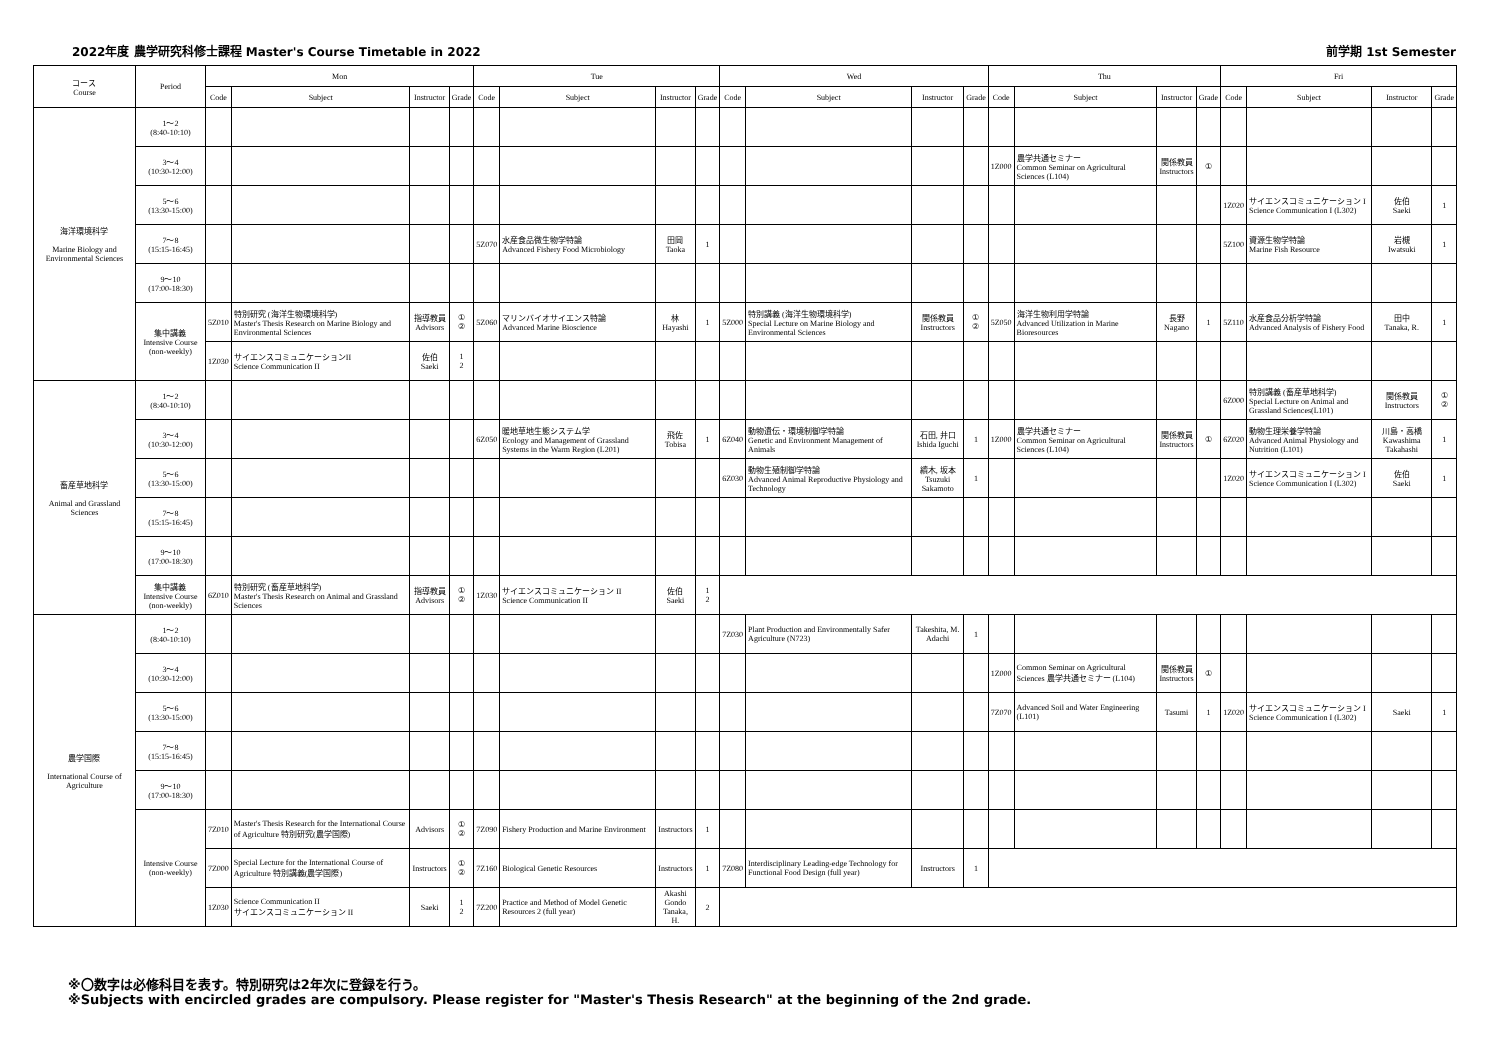2022年度 農学研究科修士課程 Master's Course Timetable in 2022 前学期 1st Semester
| コース Course | Period | Mon | | | | Tue | | | | Wed | | | | Thu | | | | Fri | | | |
| --- | --- | --- | --- | --- | --- | --- | --- | --- | --- | --- | --- | --- | --- | --- | --- | --- | --- | --- | --- | --- | --- |
| | | Code | Subject | Instructor | Grade | Code | Subject | Instructor | Grade | Code | Subject | Instructor | Grade | Code | Subject | Instructor | Grade | Code | Subject | Instructor | Grade |
| 海洋環境科学 Marine Biology and Environmental Sciences | 1～2 (8:40-10:10) | | | | | | | | | | | | | | | | | | | | |
| | 3～4 (10:30-12:00) | | | | | | | | | | | | | 1Z000 | 農学共通セミナー Common Seminar on Agricultural Sciences (L104) | 関係教員 Instructors | ① | | | | |
| | 5～6 (13:30-15:00) | | | | | | | | | | | | | | | | | 1Z020 | サイエンスコミュニケーション I Science Communication I (L302) | 佐伯 Saeki | 1 |
| | 7～8 (15:15-16:45) | | | | | 5Z070 | 水産食品微生物学特論 Advanced Fishery Food Microbiology | 田岡 Taoka | 1 | | | | | | | | | 5Z100 | 資源生物学特論 Marine Fish Resource | 岩槻 Iwatsuki | 1 |
| | 9～10 (17:00-18:30) | | | | | | | | | | | | | | | | | | | | |
| | 集中講義 Intensive Course (non-weekly) | 5Z010 | 特別研究 (海洋生物環境科学) Master's Thesis Research on Marine Biology and Environmental Sciences | 指導教員 Advisors | ① ② | 5Z060 | マリンバイオサイエンス特論 Advanced Marine Bioscience | 林 Hayashi | 1 | 5Z000 | 特別講義 (海洋生物環境科学) Special Lecture on Marine Biology and Environmental Sciences | 関係教員 Instructors | ① ② | 5Z050 | 海洋生物利用学特論 Advanced Utilization in Marine Bioresources | 長野 Nagano | 1 | 5Z110 | 水産食品分析学特論 Advanced Analysis of Fishery Food | 田中 Tanaka, R. | 1 |
| | | 1Z030 | サイエンスコミュニケーションII Science Communication II | 佐伯 Saeki | 1 2 | | | | | | | | | | | | | | | | |
| 畜産草地科学 Animal and Grassland Sciences | 1～2 (8:40-10:10) | | | | | | | | | | | | | | | | | 6Z000 | 特別講義 (畜産草地科学) Special Lecture on Animal and Grassland Sciences(L101) | 関係教員 Instructors | ① ② |
| | 3～4 (10:30-12:00) | | | | | 6Z050 | 暖地草地生態システム学 Ecology and Management of Grassland Systems in the Warm Region (L201) | 飛佐 Tobisa | 1 | 6Z040 | 動物遺伝・環境制御学特論 Genetic and Environment Management of Animals | 石田, 井口 Ishida Iguchi | 1 | 1Z000 | 農学共通セミナー Common Seminar on Agricultural Sciences (L104) | 関係教員 Instructors | ① | 6Z020 | 動物生理栄養学特論 Advanced Animal Physiology and Nutrition (L101) | 川島・高橋 Kawashima Takahashi | 1 |
| | 5～6 (13:30-15:00) | | | | | | | | | 6Z030 | 動物生殖制御学特論 Advanced Animal Reproductive Physiology and Technology | 續木, 坂本 Tsuzuki Sakamoto | 1 | | | | | 1Z020 | サイエンスコミュニケーション I Science Communication I (L302) | 佐伯 Saeki | 1 |
| | 7～8 (15:15-16:45) | | | | | | | | | | | | | | | | | | | | |
| | 9～10 (17:00-18:30) | | | | | | | | | | | | | | | | | | | | |
| | 集中講義 Intensive Course (non-weekly) | 6Z010 | 特別研究 (畜産草地科学) Master's Thesis Research on Animal and Grassland Sciences | 指導教員 Advisors | ① ② | 1Z030 | サイエンスコミュニケーション II Science Communication II | 佐伯 Saeki | 1 2 | | | | | | | | | | | | |
| 農学国際 International Course of Agriculture | 1～2 (8:40-10:10) | | | | | | | | | 7Z030 | Plant Production and Environmentally Safer Agriculture (N723) | Takeshita, M. Adachi | 1 | | | | | | | | |
| | 3～4 (10:30-12:00) | | | | | | | | | | | | | 1Z000 | Common Seminar on Agricultural Sciences 農学共通セミナー (L104) | 関係教員 Instructors | ① | | | | |
| | 5～6 (13:30-15:00) | | | | | | | | | | | | | 7Z070 | Advanced Soil and Water Engineering (L101) | Tasumi | 1 | 1Z020 | サイエンスコミュニケーション I Science Communication I (L302) | Saeki | 1 |
| | 7～8 (15:15-16:45) | | | | | | | | | | | | | | | | | | | | |
| | 9～10 (17:00-18:30) | | | | | | | | | | | | | | | | | | | | |
| | Intensive Course (non-weekly) | 7Z010 | Master's Thesis Research for the International Course of Agriculture 特別研究(農学国際) | Advisors | ① ② | 7Z090 | Fishery Production and Marine Environment | Instructors | 1 | | | | | | | | | | | | |
| | | 7Z000 | Special Lecture for the International Course of Agriculture 特別講義(農学国際) | Instructors | ① ② | 7Z160 | Biological Genetic Resources | Instructors | 1 | 7Z080 | Interdisciplinary Leading-edge Technology for Functional Food Design (full year) | Instructors | 1 | | | | | | | | |
| | | 1Z030 | Science Communication II サイエンスコミュニケーション II | Saeki | 1 2 | 7Z200 | Practice and Method of Model Genetic Resources 2 (full year) | Akashi Gondo Tanaka, H. | 2 | | | | | | | | | | | | |
※〇数字は必修科目を表す。特別研究は2年次に登録を行う。
※Subjects with encircled grades are compulsory. Please register for "Master's Thesis Research" at the beginning of the 2nd grade.